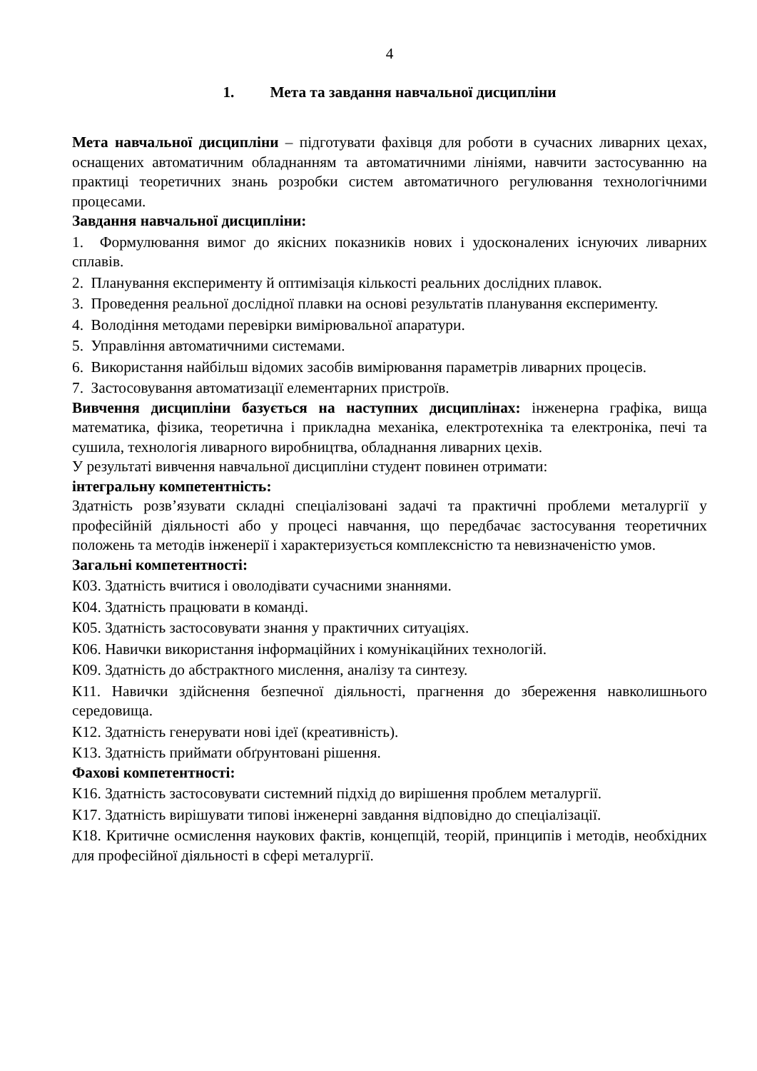4
1. Мета та завдання навчальної дисципліни
Мета навчальної дисципліни – підготувати фахівця для роботи в сучасних ливарних цехах, оснащених автоматичним обладнанням та автоматичними лініями, навчити застосуванню на практиці теоретичних знань розробки систем автоматичного регулювання технологічними процесами.
Завдання навчальної дисципліни:
1. Формулювання вимог до якісних показників нових і удосконалених існуючих ливарних сплавів.
2. Планування експерименту й оптимізація кількості реальних дослідних плавок.
3. Проведення реальної дослідної плавки на основі результатів планування експерименту.
4. Володіння методами перевірки вимірювальної апаратури.
5. Управління автоматичними системами.
6. Використання найбільш відомих засобів вимірювання параметрів ливарних процесів.
7. Застосовування автоматизації елементарних пристроїв.
Вивчення дисципліни базується на наступних дисциплінах: інженерна графіка, вища математика, фізика, теоретична і прикладна механіка, електротехніка та електроніка, печі та сушила, технологія ливарного виробництва, обладнання ливарних цехів.
У результаті вивчення навчальної дисципліни студент повинен отримати:
інтегральну компетентність:
Здатність розв’язувати складні спеціалізовані задачі та практичні проблеми металургії у професійній діяльності або у процесі навчання, що передбачає застосування теоретичних положень та методів інженерії і характеризується комплексністю та невизначеністю умов.
Загальні компетентності:
К03. Здатність вчитися і оволодівати сучасними знаннями.
К04. Здатність працювати в команді.
К05. Здатність застосовувати знання у практичних ситуаціях.
К06. Навички використання інформаційних і комунікаційних технологій.
К09. Здатність до абстрактного мислення, аналізу та синтезу.
К11. Навички здійснення безпечної діяльності, прагнення до збереження навколишнього середовища.
К12. Здатність генерувати нові ідеї (креативність).
К13. Здатність приймати обґрунтовані рішення.
Фахові компетентності:
К16. Здатність застосовувати системний підхід до вирішення проблем металургії.
К17. Здатність вирішувати типові інженерні завдання відповідно до спеціалізації.
К18. Критичне осмислення наукових фактів, концепцій, теорій, принципів і методів, необхідних для професійної діяльності в сфері металургії.